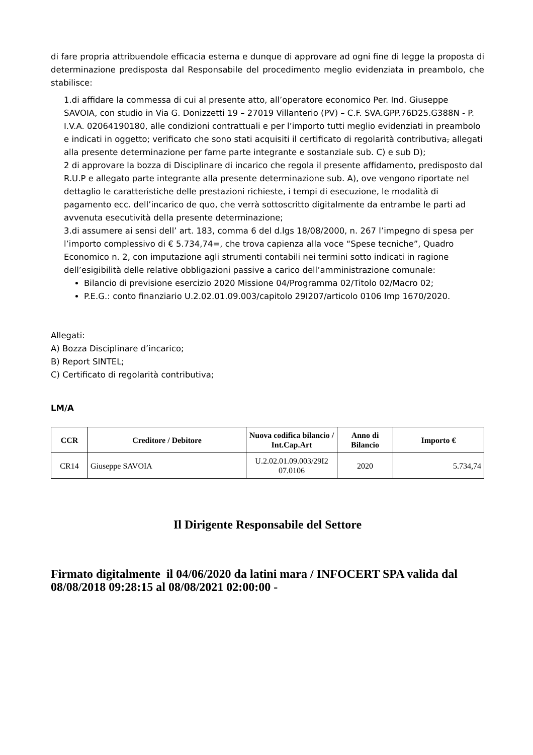di fare propria attribuendole efficacia esterna e dunque di approvare ad ogni fine di legge la proposta di determinazione predisposta dal Responsabile del procedimento meglio evidenziata in preambolo, che stabilisce:
1.di affidare la commessa di cui al presente atto, all’operatore economico Per. Ind. Giuseppe SAVOIA, con studio in Via G. Donizzetti 19 – 27019 Villanterio (PV) – C.F. SVA.GPP.76D25.G388N - P. I.V.A. 02064190180, alle condizioni contrattuali e per l’importo tutti meglio evidenziati in preambolo e indicati in oggetto; verificato che sono stati acquisiti il certificato di regolarità contributiva, allegati alla presente determinazione per farne parte integrante e sostanziale sub. C) e sub D);
2 di approvare la bozza di Disciplinare di incarico che regola il presente affidamento, predisposto dal R.U.P e allegato parte integrante alla presente determinazione sub. A), ove vengono riportate nel dettaglio le caratteristiche delle prestazioni richieste, i tempi di esecuzione, le modalità di pagamento ecc. dell’incarico de quo, che verrà sottoscritto digitalmente da entrambe le parti ad avvenuta esecutività della presente determinazione;
3.di assumere ai sensi dell’ art. 183, comma 6 del d.lgs 18/08/2000, n. 267 l’impegno di spesa per l’importo complessivo di € 5.734,74=, che trova capienza alla voce “Spese tecniche”, Quadro Economico n. 2, con imputazione agli strumenti contabili nei termini sotto indicati in ragione dell’esigibilità delle relative obbligazioni passive a carico dell’amministrazione comunale:
Bilancio di previsione esercizio 2020 Missione 04/Programma 02/Titolo 02/Macro 02;
P.E.G.: conto finanziario U.2.02.01.09.003/capitolo 29I207/articolo 0106 Imp 1670/2020.
Allegati:
A) Bozza Disciplinare d’incarico;
B) Report SINTEL;
C) Certificato di regolarità contributiva;
LM/A
| CCR | Creditore / Debitore | Nuova codifica bilancio / Int.Cap.Art | Anno di Bilancio | Importo € |
| --- | --- | --- | --- | --- |
| CR14 | Giuseppe SAVOIA | U.2.02.01.09.003/29I2 07.0106 | 2020 | 5.734,74 |
Il Dirigente Responsabile del Settore
Firmato digitalmente il 04/06/2020 da latini mara / INFOCERT SPA valida dal 08/08/2018 09:28:15 al 08/08/2021 02:00:00 -